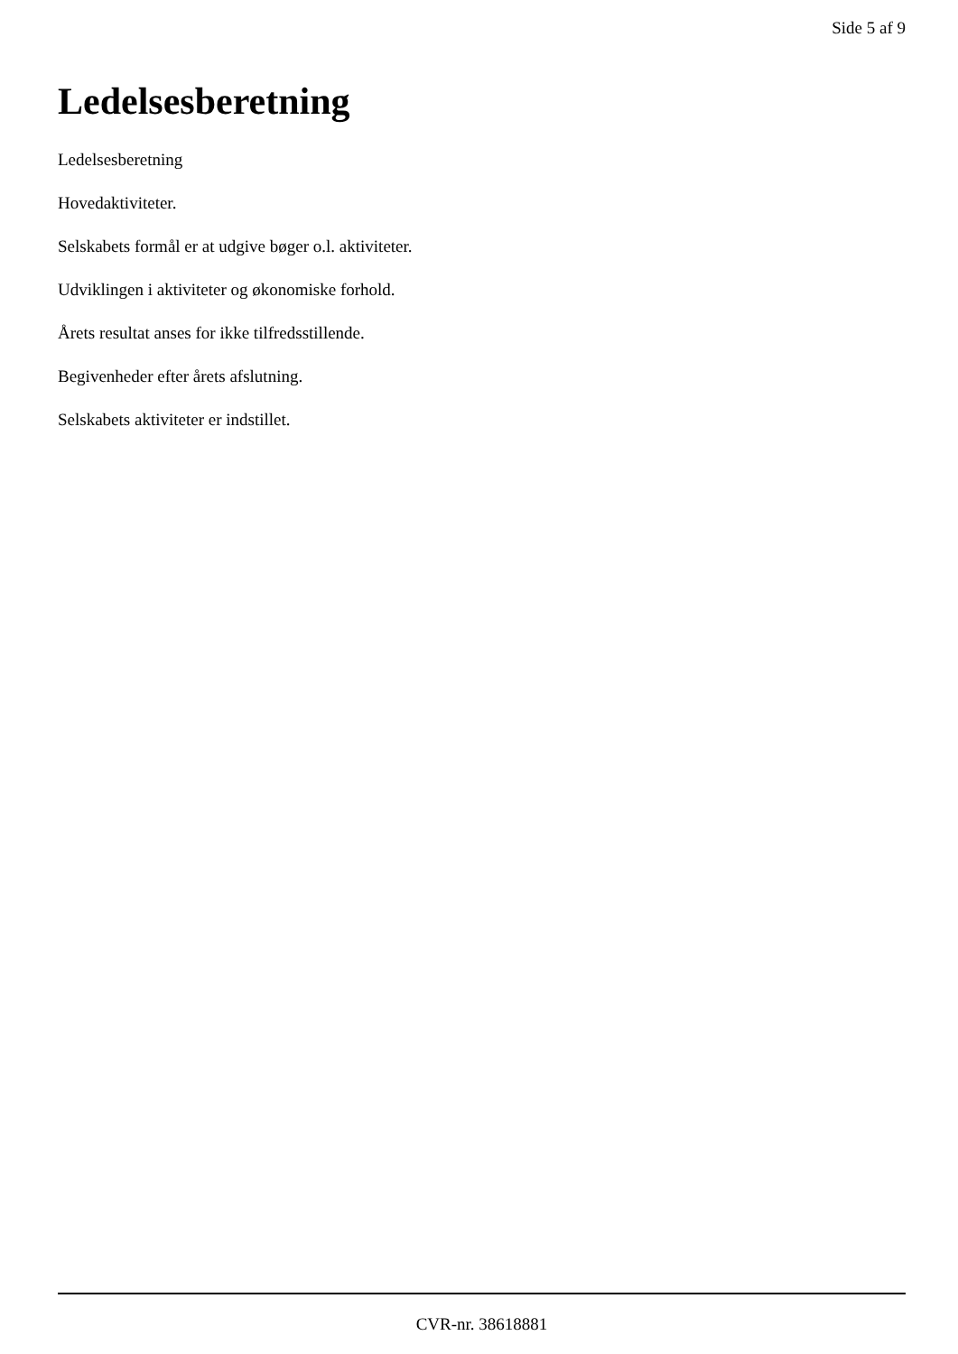Side 5 af 9
Ledelsesberetning
Ledelsesberetning
Hovedaktiviteter.
Selskabets formål er at udgive bøger o.l. aktiviteter.
Udviklingen i aktiviteter og økonomiske forhold.
Årets resultat anses for ikke tilfredsstillende.
Begivenheder efter årets afslutning.
Selskabets aktiviteter er indstillet.
CVR-nr. 38618881